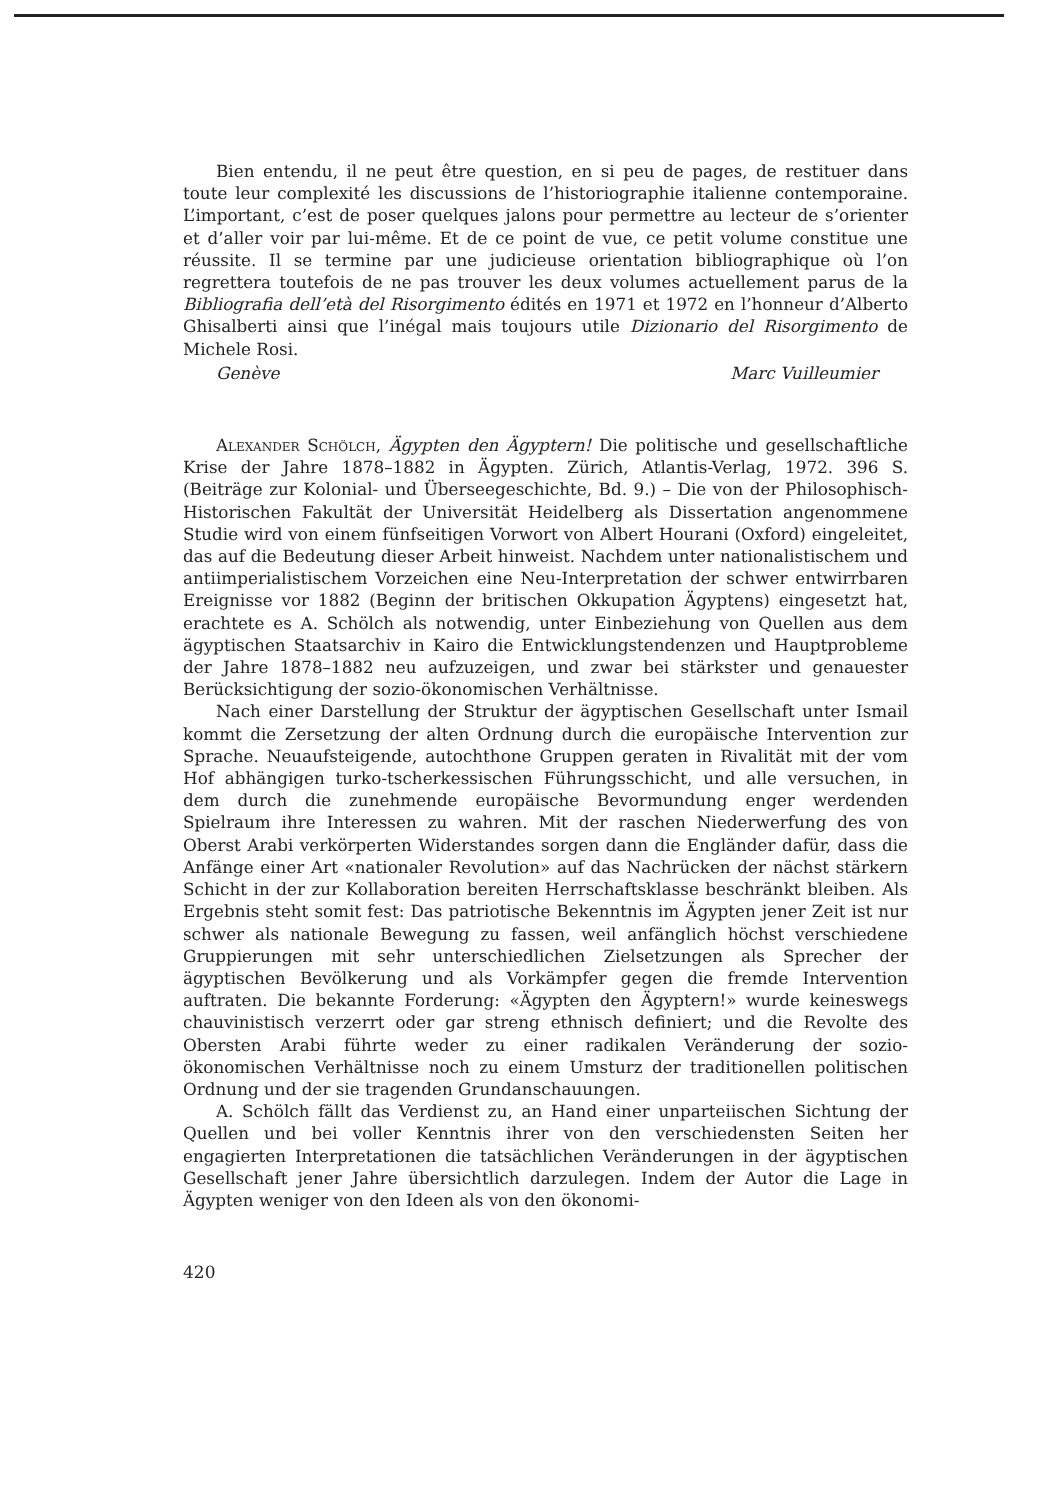Bien entendu, il ne peut être question, en si peu de pages, de restituer dans toute leur complexité les discussions de l’historiographie italienne contemporaine. L’important, c’est de poser quelques jalons pour permettre au lecteur de s’orienter et d’aller voir par lui-même. Et de ce point de vue, ce petit volume constitue une réussite. Il se termine par une judicieuse orientation bibliographique où l’on regrettera toutefois de ne pas trouver les deux volumes actuellement parus de la Bibliografia dell’età del Risorgimento édités en 1971 et 1972 en l’honneur d’Alberto Ghisalberti ainsi que l’inégal mais toujours utile Dizionario del Risorgimento de Michele Rosi.
Genève Marc Vuilleumier
Alexander Schölch, Ägypten den Ägyptern! Die politische und gesellschaftliche Krise der Jahre 1878–1882 in Ägypten. Zürich, Atlantis-Verlag, 1972. 396 S. (Beiträge zur Kolonial- und Überseegeschichte, Bd. 9.) – Die von der Philosophisch-Historischen Fakultät der Universität Heidelberg als Dissertation angenommene Studie wird von einem fünfseitigen Vorwort von Albert Hourani (Oxford) eingeleitet, das auf die Bedeutung dieser Arbeit hinweist. Nachdem unter nationalistischem und antiimperialistischem Vorzeichen eine Neu-Interpretation der schwer entwirrbaren Ereignisse vor 1882 (Beginn der britischen Okkupation Ägyptens) eingesetzt hat, erachtete es A. Schölch als notwendig, unter Einbeziehung von Quellen aus dem ägyptischen Staatsarchiv in Kairo die Entwicklungstendenzen und Hauptprobleme der Jahre 1878–1882 neu aufzuzeigen, und zwar bei stärkster und genauester Berücksichtigung der sozio-ökonomischen Verhältnisse.
Nach einer Darstellung der Struktur der ägyptischen Gesellschaft unter Ismail kommt die Zersetzung der alten Ordnung durch die europäische Intervention zur Sprache. Neuaufsteigende, autochthone Gruppen geraten in Rivalität mit der vom Hof abhängigen turko-tscherkessischen Führungsschicht, und alle versuchen, in dem durch die zunehmende europäische Bevormundung enger werdenden Spielraum ihre Interessen zu wahren. Mit der raschen Niederwerfung des von Oberst Arabi verkörperten Widerstandes sorgen dann die Engländer dafür, dass die Anfänge einer Art «nationaler Revolution» auf das Nachrücken der nächst stärkern Schicht in der zur Kollaboration bereiten Herrschaftsklasse beschränkt bleiben. Als Ergebnis steht somit fest: Das patriotische Bekenntnis im Ägypten jener Zeit ist nur schwer als nationale Bewegung zu fassen, weil anfänglich höchst verschiedene Gruppierungen mit sehr unterschiedlichen Zielsetzungen als Sprecher der ägyptischen Bevölkerung und als Vorkämpfer gegen die fremde Intervention auftraten. Die bekannte Forderung: «Ägypten den Ägyptern!» wurde keineswegs chauvinistisch verzerrt oder gar streng ethnisch definiert; und die Revolte des Obersten Arabi führte weder zu einer radikalen Veränderung der sozio-ökonomischen Verhältnisse noch zu einem Umsturz der traditionellen politischen Ordnung und der sie tragenden Grundanschauungen.
A. Schölch fällt das Verdienst zu, an Hand einer unparteiischen Sichtung der Quellen und bei voller Kenntnis ihrer von den verschiedensten Seiten her engagierten Interpretationen die tatsächlichen Veränderungen in der ägyptischen Gesellschaft jener Jahre übersichtlich darzulegen. Indem der Autor die Lage in Ägypten weniger von den Ideen als von den ökonomi-
420